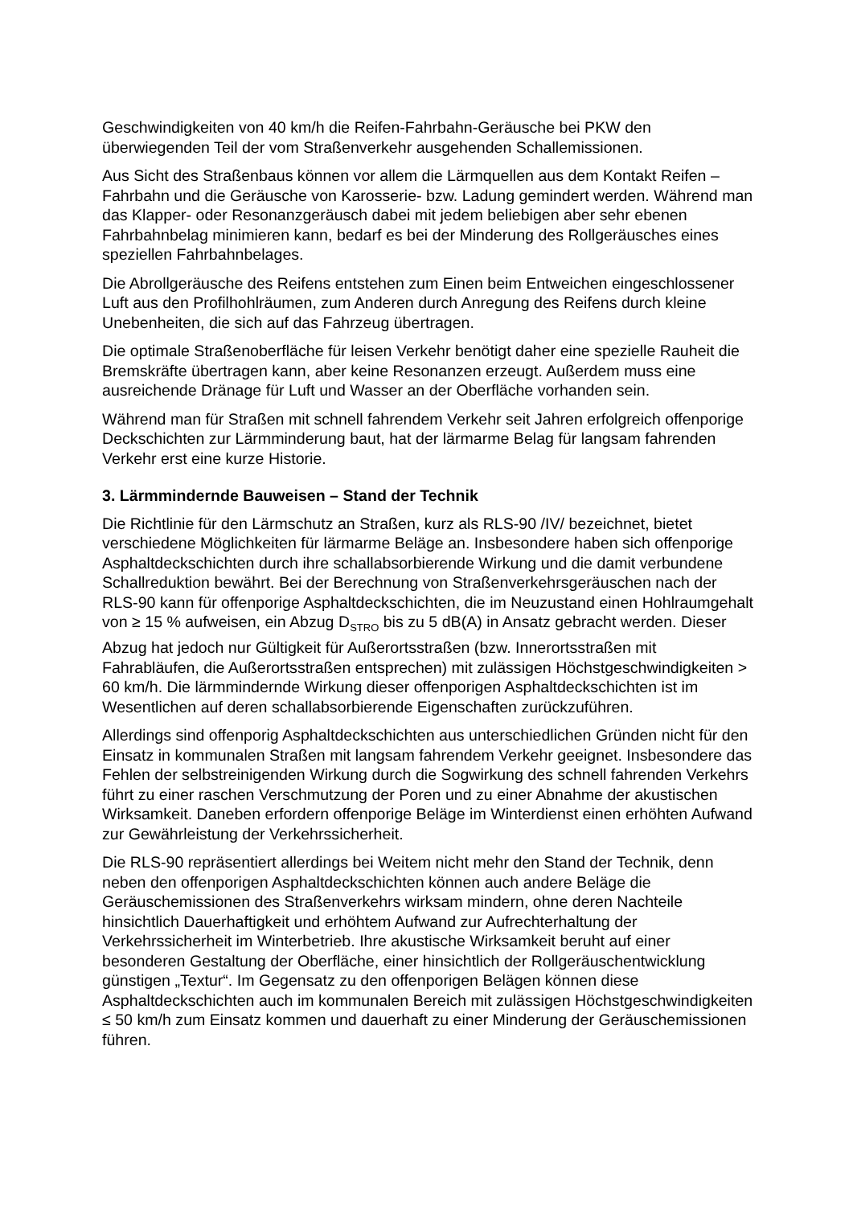Geschwindigkeiten von 40 km/h die Reifen-Fahrbahn-Geräusche bei PKW den überwiegenden Teil der vom Straßenverkehr ausgehenden Schallemissionen.
Aus Sicht des Straßenbaus können vor allem die Lärmquellen aus dem Kontakt Reifen – Fahrbahn und die Geräusche von Karosserie- bzw. Ladung gemindert werden. Während man das Klapper- oder Resonanzgeräusch dabei mit jedem beliebigen aber sehr ebenen Fahrbahnbelag minimieren kann, bedarf es bei der Minderung des Rollgeräusches eines speziellen Fahrbahnbelages.
Die Abrollgeräusche des Reifens entstehen zum Einen beim Entweichen eingeschlossener Luft aus den Profilhohlräumen, zum Anderen durch Anregung des Reifens durch kleine Unebenheiten, die sich auf das Fahrzeug übertragen.
Die optimale Straßenoberfläche für leisen Verkehr benötigt daher eine spezielle Rauheit die Bremskräfte übertragen kann, aber keine Resonanzen erzeugt. Außerdem muss eine ausreichende Dränage für Luft und Wasser an der Oberfläche vorhanden sein.
Während man für Straßen mit schnell fahrendem Verkehr seit Jahren erfolgreich offenporige Deckschichten zur Lärmminderung baut, hat der lärmarme Belag für langsam fahrenden Verkehr erst eine kurze Historie.
3. Lärmmindernde Bauweisen – Stand der Technik
Die Richtlinie für den Lärmschutz an Straßen, kurz als RLS-90 /IV/ bezeichnet, bietet verschiedene Möglichkeiten für lärmarme Beläge an. Insbesondere haben sich offenporige Asphaltdeckschichten durch ihre schallabsorbierende Wirkung und die damit verbundene Schallreduktion bewährt. Bei der Berechnung von Straßenverkehrsgeräuschen nach der RLS-90 kann für offenporige Asphaltdeckschichten, die im Neuzustand einen Hohlraumgehalt von ≥ 15 % aufweisen, ein Abzug D<sub>STRO</sub> bis zu 5 dB(A) in Ansatz gebracht werden. Dieser Abzug hat jedoch nur Gültigkeit für Außerortsstraßen (bzw. Innerortsstraßen mit Fahrabläufen, die Außerortsstraßen entsprechen) mit zulässigen Höchstgeschwindigkeiten > 60 km/h. Die lärmmindernde Wirkung dieser offenporigen Asphaltdeckschichten ist im Wesentlichen auf deren schallabsorbierende Eigenschaften zurückzuführen.
Allerdings sind offenporig Asphaltdeckschichten aus unterschiedlichen Gründen nicht für den Einsatz in kommunalen Straßen mit langsam fahrendem Verkehr geeignet. Insbesondere das Fehlen der selbstreinigenden Wirkung durch die Sogwirkung des schnell fahrenden Verkehrs führt zu einer raschen Verschmutzung der Poren und zu einer Abnahme der akustischen Wirksamkeit. Daneben erfordern offenporige Beläge im Winterdienst einen erhöhten Aufwand zur Gewährleistung der Verkehrssicherheit.
Die RLS-90 repräsentiert allerdings bei Weitem nicht mehr den Stand der Technik, denn neben den offenporigen Asphaltdeckschichten können auch andere Beläge die Geräuschemissionen des Straßenverkehrs wirksam mindern, ohne deren Nachteile hinsichtlich Dauerhaftigkeit und erhöhtem Aufwand zur Aufrechterhaltung der Verkehrssicherheit im Winterbetrieb. Ihre akustische Wirksamkeit beruht auf einer besonderen Gestaltung der Oberfläche, einer hinsichtlich der Rollgeräuschentwicklung günstigen „Textur“. Im Gegensatz zu den offenporigen Belägen können diese Asphaltdeckschichten auch im kommunalen Bereich mit zulässigen Höchstgeschwindigkeiten ≤ 50 km/h zum Einsatz kommen und dauerhaft zu einer Minderung der Geräuschemissionen führen.